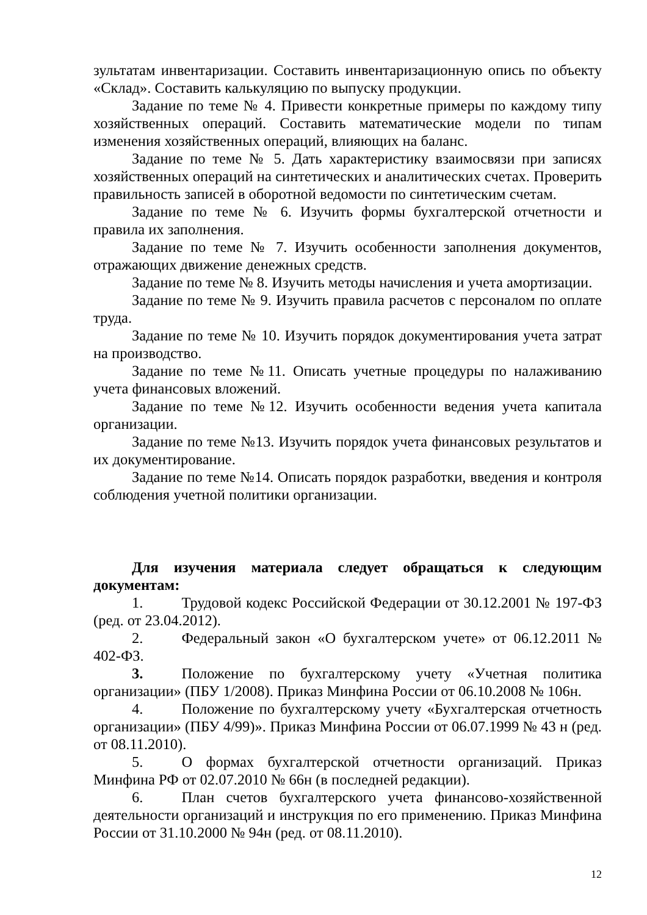зультатам инвентаризации. Составить инвентаризационную опись по объекту «Склад». Составить калькуляцию по выпуску продукции.
Задание по теме № 4. Привести конкретные примеры по каждому типу хозяйственных операций. Составить математические модели по типам изменения хозяйственных операций, влияющих на баланс.
Задание по теме № 5. Дать характеристику взаимосвязи при записях хозяйственных операций на синтетических и аналитических счетах. Проверить правильность записей в оборотной ведомости по синтетическим счетам.
Задание по теме № 6. Изучить формы бухгалтерской отчетности и правила их заполнения.
Задание по теме № 7. Изучить особенности заполнения документов, отражающих движение денежных средств.
Задание по теме № 8. Изучить методы начисления и учета амортизации.
Задание по теме № 9. Изучить правила расчетов с персоналом по оплате труда.
Задание по теме № 10. Изучить порядок документирования учета затрат на производство.
Задание по теме №11. Описать учетные процедуры по налаживанию учета финансовых вложений.
Задание по теме №12. Изучить особенности ведения учета капитала организации.
Задание по теме №13. Изучить порядок учета финансовых результатов и их документирование.
Задание по теме №14. Описать порядок разработки, введения и контроля соблюдения учетной политики организации.
Для изучения материала следует обращаться к следующим документам:
1. Трудовой кодекс Российской Федерации от 30.12.2001 № 197-ФЗ (ред. от 23.04.2012).
2. Федеральный закон «О бухгалтерском учете» от 06.12.2011 № 402-ФЗ.
3. Положение по бухгалтерскому учету «Учетная политика организации» (ПБУ 1/2008). Приказ Минфина России от 06.10.2008 № 106н.
4. Положение по бухгалтерскому учету «Бухгалтерская отчетность организации» (ПБУ 4/99)». Приказ Минфина России от 06.07.1999 № 43 н (ред. от 08.11.2010).
5. О формах бухгалтерской отчетности организаций. Приказ Минфина РФ от 02.07.2010 № 66н (в последней редакции).
6. План счетов бухгалтерского учета финансово-хозяйственной деятельности организаций и инструкция по его применению. Приказ Минфина России от 31.10.2000 № 94н (ред. от 08.11.2010).
12